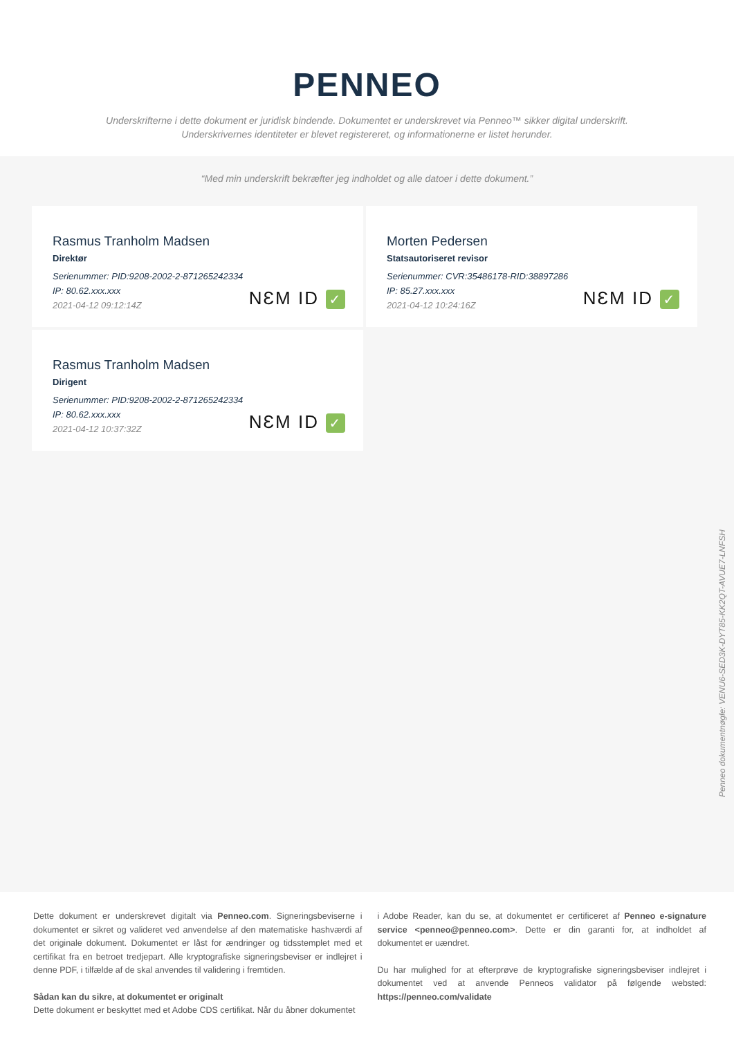PENNEO
Underskrifterne i dette dokument er juridisk bindende. Dokumentet er underskrevet via Penneo™ sikker digital underskrift.
Underskrivernes identiteter er blevet registereret, og informationerne er listet herunder.
“Med min underskrift bekræfter jeg indholdet og alle datoer i dette dokument.”
Rasmus Tranholm Madsen
Direktør
Serienummer: PID:9208-2002-2-871265242334
IP: 80.62.xxx.xxx
2021-04-12 09:12:14Z
NƐM ID ✓
Morten Pedersen
Statsautoriseret revisor
Serienummer: CVR:35486178-RID:38897286
IP: 85.27.xxx.xxx
2021-04-12 10:24:16Z
NƐM ID ✓
Rasmus Tranholm Madsen
Dirigent
Serienummer: PID:9208-2002-2-871265242334
IP: 80.62.xxx.xxx
2021-04-12 10:37:32Z
NƐM ID ✓
Penneo dokumentnøgle: VENU6-SED3K-DYT85-KK2QT-AVUE7-LNFSH
Dette dokument er underskrevet digitalt via Penneo.com. Signeringsbeviserne i dokumentet er sikret og valideret ved anvendelse af den matematiske hashværdi af det originale dokument. Dokumentet er låst for ændringer og tidsstemplet med et certifikat fra en betroet tredjepart. Alle kryptografiske signeringsbeviser er indlejret i denne PDF, i tilfælde af de skal anvendes til validering i fremtiden.
Sådan kan du sikre, at dokumentet er originalt
Dette dokument er beskyttet med et Adobe CDS certifikat. Når du åbner dokumentet
i Adobe Reader, kan du se, at dokumentet er certificeret af Penneo e-signature service <penneo@penneo.com>. Dette er din garanti for, at indholdet af dokumentet er uændret.
Du har mulighed for at efterprøve de kryptografiske signeringsbeviser indlejret i dokumentet ved at anvende Penneos validator på følgende websted: https://penneo.com/validate